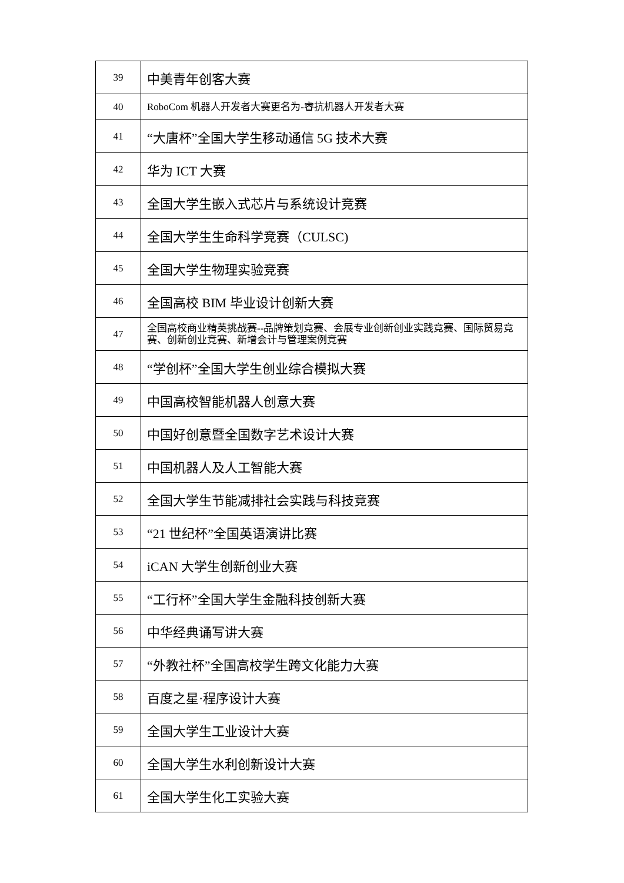| 39 | 中美青年创客大赛 |
| 40 | RoboCom 机器人开发者大赛更名为-睿抗机器人开发者大赛 |
| 41 | “大唐杯”全国大学生移动通信 5G 技术大赛 |
| 42 | 华为 ICT 大赛 |
| 43 | 全国大学生嵌入式芯片与系统设计竞赛 |
| 44 | 全国大学生生命科学竞赛（CULSC) |
| 45 | 全国大学生物理实验竞赛 |
| 46 | 全国高校 BIM 毕业设计创新大赛 |
| 47 | 全国高校商业精英挑战赛--品牌策划竞赛、会展专业创新创业实践竞赛、国际贸易竞赛、创新创业竞赛、新增会计与管理案例竞赛 |
| 48 | “学创杯”全国大学生创业综合模拟大赛 |
| 49 | 中国高校智能机器人创意大赛 |
| 50 | 中国好创意暨全国数字艺术设计大赛 |
| 51 | 中国机器人及人工智能大赛 |
| 52 | 全国大学生节能减排社会实践与科技竞赛 |
| 53 | “21 世纪杯”全国英语演讲比赛 |
| 54 | iCAN 大学生创新创业大赛 |
| 55 | “工行杯”全国大学生金融科技创新大赛 |
| 56 | 中华经典诵写讲大赛 |
| 57 | “外教社杯”全国高校学生跨文化能力大赛 |
| 58 | 百度之星·程序设计大赛 |
| 59 | 全国大学生工业设计大赛 |
| 60 | 全国大学生水利创新设计大赛 |
| 61 | 全国大学生化工实验大赛 |